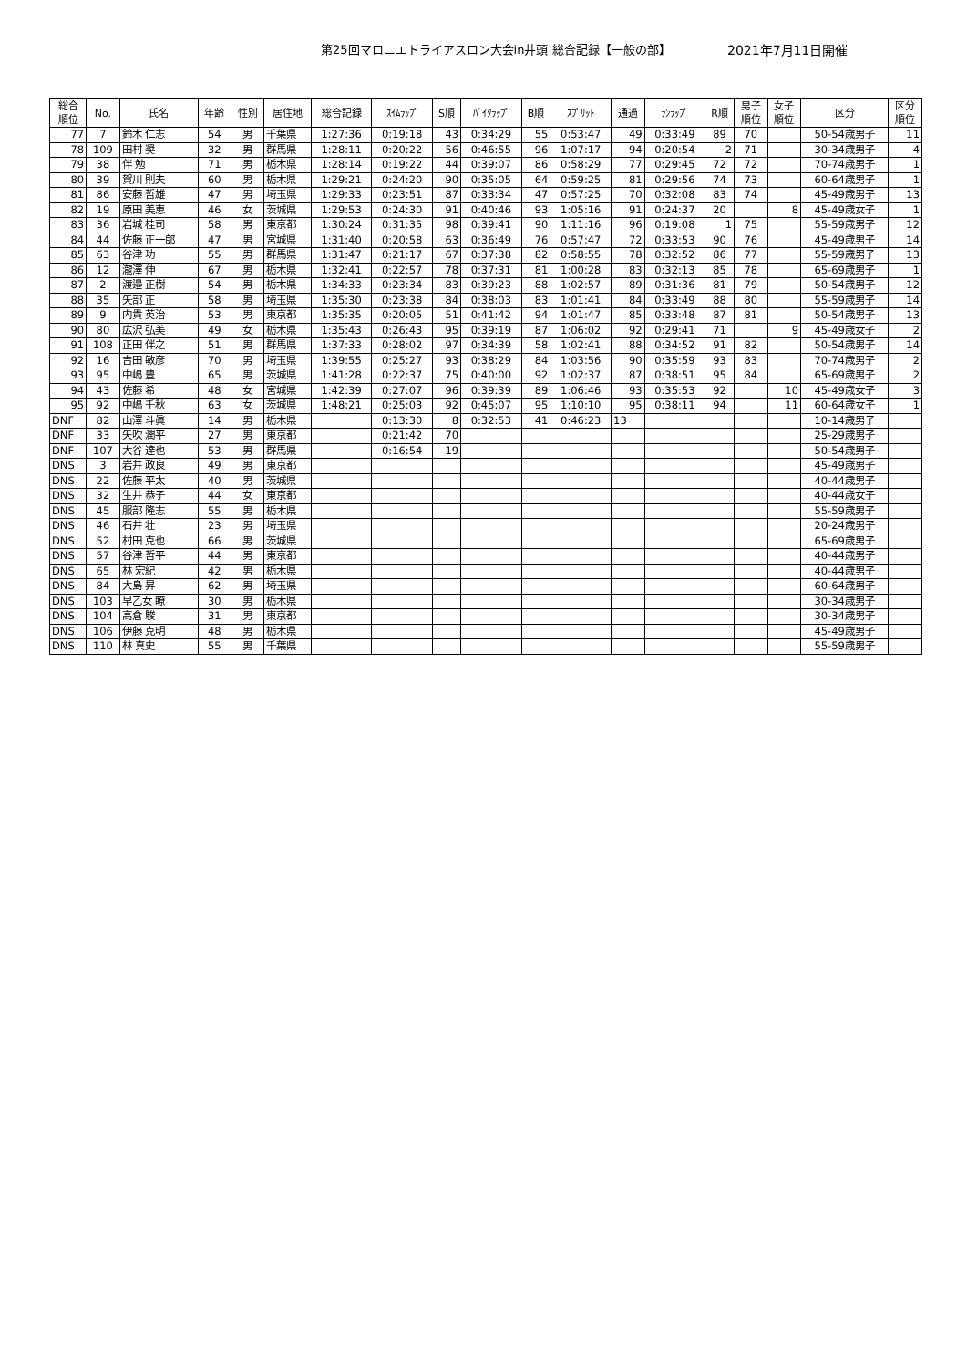第25回マロニエトライアスロン大会in井頭 総合記録【一般の部】 2021年7月11日開催
| 総合 順位 | No. | 氏名 | 年齢 | 性別 | 居住地 | 総合記録 | ｽｲﾑﾗｯﾌﾟ | S順 | ﾊﾞｲｸﾗｯﾌﾟ | B順 | ｽﾌﾟﾘｯﾄ | 通過 | ﾗﾝﾗｯﾌﾟ | R順 | 男子 順位 | 女子 順位 | 区分 | 区分 順位 |
| --- | --- | --- | --- | --- | --- | --- | --- | --- | --- | --- | --- | --- | --- | --- | --- | --- | --- | --- |
| 77 | 7 | 鈴木 仁志 | 54 | 男 | 千葉県 | 1:27:36 | 0:19:18 | 43 | 0:34:29 | 55 | 0:53:47 | 49 | 0:33:49 | 89 | 70 | | 50-54歳男子 | 11 |
| 78 | 109 | 田村 奨 | 32 | 男 | 群馬県 | 1:28:11 | 0:20:22 | 56 | 0:46:55 | 96 | 1:07:17 | 94 | 0:20:54 | 2 | 71 | | 30-34歳男子 | 4 |
| 79 | 38 | 伴 勉 | 71 | 男 | 栃木県 | 1:28:14 | 0:19:22 | 44 | 0:39:07 | 86 | 0:58:29 | 77 | 0:29:45 | 72 | 72 | | 70-74歳男子 | 1 |
| 80 | 39 | 賀川 則夫 | 60 | 男 | 栃木県 | 1:29:21 | 0:24:20 | 90 | 0:35:05 | 64 | 0:59:25 | 81 | 0:29:56 | 74 | 73 | | 60-64歳男子 | 1 |
| 81 | 86 | 安藤 哲雄 | 47 | 男 | 埼玉県 | 1:29:33 | 0:23:51 | 87 | 0:33:34 | 47 | 0:57:25 | 70 | 0:32:08 | 83 | 74 | | 45-49歳男子 | 13 |
| 82 | 19 | 原田 美恵 | 46 | 女 | 茨城県 | 1:29:53 | 0:24:30 | 91 | 0:40:46 | 93 | 1:05:16 | 91 | 0:24:37 | 20 | | 8 | 45-49歳女子 | 1 |
| 83 | 36 | 岩城 桂司 | 58 | 男 | 東京都 | 1:30:24 | 0:31:35 | 98 | 0:39:41 | 90 | 1:11:16 | 96 | 0:19:08 | 1 | 75 | | 55-59歳男子 | 12 |
| 84 | 44 | 佐藤 正一郎 | 47 | 男 | 宮城県 | 1:31:40 | 0:20:58 | 63 | 0:36:49 | 76 | 0:57:47 | 72 | 0:33:53 | 90 | 76 | | 45-49歳男子 | 14 |
| 85 | 63 | 谷津 功 | 55 | 男 | 群馬県 | 1:31:47 | 0:21:17 | 67 | 0:37:38 | 82 | 0:58:55 | 78 | 0:32:52 | 86 | 77 | | 55-59歳男子 | 13 |
| 86 | 12 | 瀧澤 伸 | 67 | 男 | 栃木県 | 1:32:41 | 0:22:57 | 78 | 0:37:31 | 81 | 1:00:28 | 83 | 0:32:13 | 85 | 78 | | 65-69歳男子 | 1 |
| 87 | 2 | 渡邉 正樹 | 54 | 男 | 栃木県 | 1:34:33 | 0:23:34 | 83 | 0:39:23 | 88 | 1:02:57 | 89 | 0:31:36 | 81 | 79 | | 50-54歳男子 | 12 |
| 88 | 35 | 矢部 正 | 58 | 男 | 埼玉県 | 1:35:30 | 0:23:38 | 84 | 0:38:03 | 83 | 1:01:41 | 84 | 0:33:49 | 88 | 80 | | 55-59歳男子 | 14 |
| 89 | 9 | 内貴 英治 | 53 | 男 | 東京都 | 1:35:35 | 0:20:05 | 51 | 0:41:42 | 94 | 1:01:47 | 85 | 0:33:48 | 87 | 81 | | 50-54歳男子 | 13 |
| 90 | 80 | 広沢 弘美 | 49 | 女 | 栃木県 | 1:35:43 | 0:26:43 | 95 | 0:39:19 | 87 | 1:06:02 | 92 | 0:29:41 | 71 | | 9 | 45-49歳女子 | 2 |
| 91 | 108 | 正田 伴之 | 51 | 男 | 群馬県 | 1:37:33 | 0:28:02 | 97 | 0:34:39 | 58 | 1:02:41 | 88 | 0:34:52 | 91 | 82 | | 50-54歳男子 | 14 |
| 92 | 16 | 吉田 敏彦 | 70 | 男 | 埼玉県 | 1:39:55 | 0:25:27 | 93 | 0:38:29 | 84 | 1:03:56 | 90 | 0:35:59 | 93 | 83 | | 70-74歳男子 | 2 |
| 93 | 95 | 中嶋 豊 | 65 | 男 | 茨城県 | 1:41:28 | 0:22:37 | 75 | 0:40:00 | 92 | 1:02:37 | 87 | 0:38:51 | 95 | 84 | | 65-69歳男子 | 2 |
| 94 | 43 | 佐藤 希 | 48 | 女 | 宮城県 | 1:42:39 | 0:27:07 | 96 | 0:39:39 | 89 | 1:06:46 | 93 | 0:35:53 | 92 | | 10 | 45-49歳女子 | 3 |
| 95 | 92 | 中嶋 千秋 | 63 | 女 | 茨城県 | 1:48:21 | 0:25:03 | 92 | 0:45:07 | 95 | 1:10:10 | 95 | 0:38:11 | 94 | | 11 | 60-64歳女子 | 1 |
| DNF | 82 | 山澤 斗眞 | 14 | 男 | 栃木県 | | 0:13:30 | 8 | 0:32:53 | 41 | 0:46:23 | 13 | | | | | 10-14歳男子 | |
| DNF | 33 | 矢吹 潤平 | 27 | 男 | 東京都 | | 0:21:42 | 70 | | | | | | | | | 25-29歳男子 | |
| DNF | 107 | 大谷 達也 | 53 | 男 | 群馬県 | | 0:16:54 | 19 | | | | | | | | | 50-54歳男子 | |
| DNS | 3 | 岩井 政良 | 49 | 男 | 東京都 | | | | | | | | | | | | 45-49歳男子 | |
| DNS | 22 | 佐藤 平太 | 40 | 男 | 茨城県 | | | | | | | | | | | | 40-44歳男子 | |
| DNS | 32 | 生井 恭子 | 44 | 女 | 東京都 | | | | | | | | | | | | 40-44歳女子 | |
| DNS | 45 | 服部 隆志 | 55 | 男 | 栃木県 | | | | | | | | | | | | 55-59歳男子 | |
| DNS | 46 | 石井 壮 | 23 | 男 | 埼玉県 | | | | | | | | | | | | 20-24歳男子 | |
| DNS | 52 | 村田 克也 | 66 | 男 | 茨城県 | | | | | | | | | | | | 65-69歳男子 | |
| DNS | 57 | 谷津 哲平 | 44 | 男 | 東京都 | | | | | | | | | | | | 40-44歳男子 | |
| DNS | 65 | 林 宏紀 | 42 | 男 | 栃木県 | | | | | | | | | | | | 40-44歳男子 | |
| DNS | 84 | 大島 昇 | 62 | 男 | 埼玉県 | | | | | | | | | | | | 60-64歳男子 | |
| DNS | 103 | 早乙女 瞭 | 30 | 男 | 栃木県 | | | | | | | | | | | | 30-34歳男子 | |
| DNS | 104 | 高倉 駿 | 31 | 男 | 東京都 | | | | | | | | | | | | 30-34歳男子 | |
| DNS | 106 | 伊藤 克明 | 48 | 男 | 栃木県 | | | | | | | | | | | | 45-49歳男子 | |
| DNS | 110 | 林 真史 | 55 | 男 | 千葉県 | | | | | | | | | | | | 55-59歳男子 | |